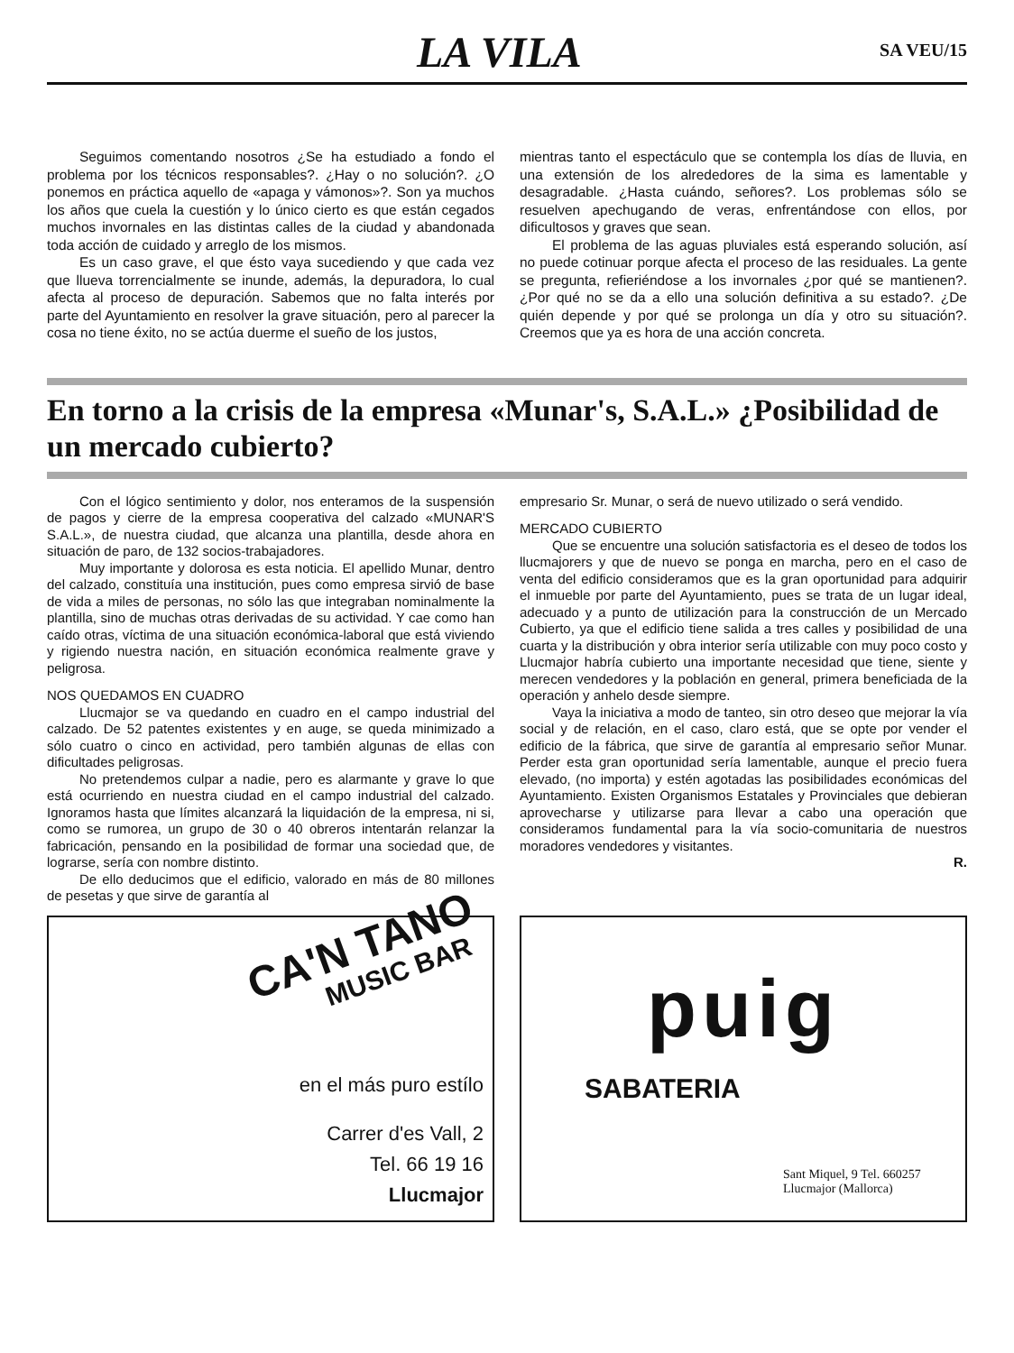LA VILA
SA VEU/15
Seguimos comentando nosotros ¿Se ha estudiado a fondo el problema por los técnicos responsables?. ¿Hay o no solución?. ¿O ponemos en práctica aquello de «apaga y vámonos»?. Son ya muchos los años que cuela la cuestión y lo único cierto es que están cegados muchos invornales en las distintas calles de la ciudad y abandonada toda acción de cuidado y arreglo de los mismos.
Es un caso grave, el que ésto vaya sucediendo y que cada vez que llueva torrencialmente se inunde, además, la depuradora, lo cual afecta al proceso de depuración. Sabemos que no falta interés por parte del Ayuntamiento en resolver la grave situación, pero al parecer la cosa no tiene éxito, no se actúa duerme el sueño de los justos,
mientras tanto el espectáculo que se contempla los días de lluvia, en una extensión de los alrededores de la sima es lamentable y desagradable. ¿Hasta cuándo, señores?. Los problemas sólo se resuelven apechugando de veras, enfrentándose con ellos, por dificultosos y graves que sean.
El problema de las aguas pluviales está esperando solución, así no puede cotinuar porque afecta el proceso de las residuales. La gente se pregunta, refieriéndose a los invornales ¿por qué se mantienen?. ¿Por qué no se da a ello una solución definitiva a su estado?. ¿De quién depende y por qué se prolonga un día y otro su situación?. Creemos que ya es hora de una acción concreta.
En torno a la crisis de la empresa «Munar's, S.A.L.» ¿Posibilidad de un mercado cubierto?
Con el lógico sentimiento y dolor, nos enteramos de la suspensión de pagos y cierre de la empresa cooperativa del calzado «MUNAR'S S.A.L.», de nuestra ciudad, que alcanza una plantilla, desde ahora en situación de paro, de 132 socios-trabajadores.
Muy importante y dolorosa es esta noticia. El apellido Munar, dentro del calzado, constituía una institución, pues como empresa sirvió de base de vida a miles de personas, no sólo las que integraban nominalmente la plantilla, sino de muchas otras derivadas de su actividad. Y cae como han caído otras, víctima de una situación económica-laboral que está viviendo y rigiendo nuestra nación, en situación económica realmente grave y peligrosa.
NOS QUEDAMOS EN CUADRO
Llucmajor se va quedando en cuadro en el campo industrial del calzado. De 52 patentes existentes y en auge, se queda minimizado a sólo cuatro o cinco en actividad, pero también algunas de ellas con dificultades peligrosas.
No pretendemos culpar a nadie, pero es alarmante y grave lo que está ocurriendo en nuestra ciudad en el campo industrial del calzado. Ignoramos hasta que límites alcanzará la liquidación de la empresa, ni si, como se rumorea, un grupo de 30 o 40 obreros intentarán relanzar la fabricación, pensando en la posibilidad de formar una sociedad que, de lograrse, sería con nombre distinto.
De ello deducimos que el edificio, valorado en más de 80 millones de pesetas y que sirve de garantía al
empresario Sr. Munar, o será de nuevo utilizado o será vendido.
MERCADO CUBIERTO
Que se encuentre una solución satisfactoria es el deseo de todos los llucmajorers y que de nuevo se ponga en marcha, pero en el caso de venta del edificio consideramos que es la gran oportunidad para adquirir el inmueble por parte del Ayuntamiento, pues se trata de un lugar ideal, adecuado y a punto de utilización para la construcción de un Mercado Cubierto, ya que el edificio tiene salida a tres calles y posibilidad de una cuarta y la distribución y obra interior sería utilizable con muy poco costo y Llucmajor habría cubierto una importante necesidad que tiene, siente y merecen vendedores y la población en general, primera beneficiada de la operación y anhelo desde siempre.
Vaya la iniciativa a modo de tanteo, sin otro deseo que mejorar la vía social y de relación, en el caso, claro está, que se opte por vender el edificio de la fábrica, que sirve de garantía al empresario señor Munar. Perder esta gran oportunidad sería lamentable, aunque el precio fuera elevado, (no importa) y estén agotadas las posibilidades económicas del Ayuntamiento. Existen Organismos Estatales y Provinciales que debieran aprovecharse y utilizarse para llevar a cabo una operación que consideramos fundamental para la vía socio-comunitaria de nuestros moradores vendedores y visitantes.
R.
CA'N TANO
MUSIC BAR
en el más puro estílo
Carrer d'es Vall, 2
Tel. 66 19 16
Llucmajor
puig
SABATERIA
Sant Miquel, 9 Tel. 660257
Llucmajor (Mallorca)